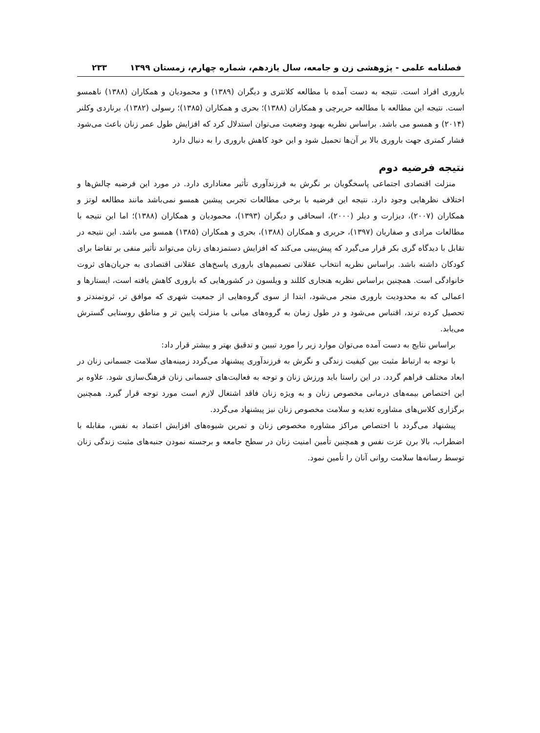فصلنامه علمی - پژوهشی زن و جامعه، سال یازدهم، شماره چهارم، زمستان ۱۳۹۹ ۲۳۳
باروری افراد است. نتیجه به دست آمده با مطالعه کلانتری و دیگران (۱۳۸۹) و محمودیان و همکاران (۱۳۸۸) ناهمسو است. نتیجه این مطالعه با مطالعه حریرچی و همکاران (۱۳۸۸)؛ بحری و همکاران (۱۳۸۵)؛ رسولی (۱۳۸۲)، برناردی وکلنر (۲۰۱۴) و همسو می باشد. براساس نظریه بهبود وضعیت می‌توان استدلال کرد که افزایش طول عمر زنان باعث می‌شود فشار کمتری جهت باروری بالا بر آن‌ها تحمیل شود و این خود کاهش باروری را به دنبال دارد
نتیجه فرضیه دوم
منزلت اقتصادی اجتماعی پاسخگویان بر نگرش به فرزندآوری تأثیر معناداری دارد. در مورد این فرضیه چالش‌ها و اختلاف نظرهایی وجود دارد. نتیجه این فرضیه با برخی مطالعات تجربی پیشین همسو نمی‌باشد مانند مطالعه لوتز و همکاران (۲۰۰۷)، دیزارت و دیلر (۲۰۰۰)، اسحاقی و دیگران (۱۳۹۳)، محمودیان و همکاران (۱۳۸۸)؛ اما این نتیجه با مطالعات مرادی و صفاریان (۱۳۹۷)، حریری و همکاران (۱۳۸۸)، بحری و همکاران (۱۳۸۵) همسو می باشد. این نتیجه در تقابل با دیدگاه گری بکر قرار می‌گیرد که پیش‌بینی می‌کند که افزایش دستمزدهای زنان می‌تواند تأثیر منفی بر تقاضا برای کودکان داشته باشد. براساس نظریه انتخاب عقلانی تصمیم‌های باروری پاسخ‌های عقلانی اقتصادی به جریان‌های ثروت خانوادگی است. همچنین براساس نظریه هنجاری کللند و ویلسون در کشورهایی که باروری کاهش یافته است، ایستارها و اعمالی که به محدودیت باروری منجر می‌شود، ابتدا از سوی گروه‌هایی از جمعیت شهری که موافق تر، ثروتمندتر و تحصیل کرده ترند، اقتباس می‌شود و در طول زمان به گروه‌های میانی با منزلت پایین تر و مناطق روستایی گسترش می‌یابد.
براساس نتایج به دست آمده می‌توان موارد زیر را مورد تبیین و تدقیق بهتر و بیشتر قرار داد:
با توجه به ارتباط مثبت بین کیفیت زندگی و نگرش به فرزندآوری پیشنهاد می‌گردد زمینه‌های سلامت جسمانی زنان در ابعاد مختلف فراهم گردد. در این راستا باید ورزش زنان و توجه به فعالیت‌های جسمانی زنان فرهنگ‌سازی شود. علاوه بر این اختصاص بیمه‌های درمانی مخصوص زنان و به ویژه زنان فاقد اشتغال لازم است مورد توجه قرار گیرد. همچنین برگزاری کلاس‌های مشاوره تغذیه و سلامت مخصوص زنان نیز پیشنهاد می‌گردد.
پیشنهاد می‌گردد با اختصاص مراکز مشاوره مخصوص زنان و تمرین شیوه‌های افزایش اعتماد به نفس، مقابله با اضطراب، بالا برن عزت نفس و همچنین تأمین امنیت زنان در سطح جامعه و برجسته نمودن جنبه‌های مثبت زندگی زنان توسط رسانه‌ها سلامت روانی آنان را تأمین نمود.